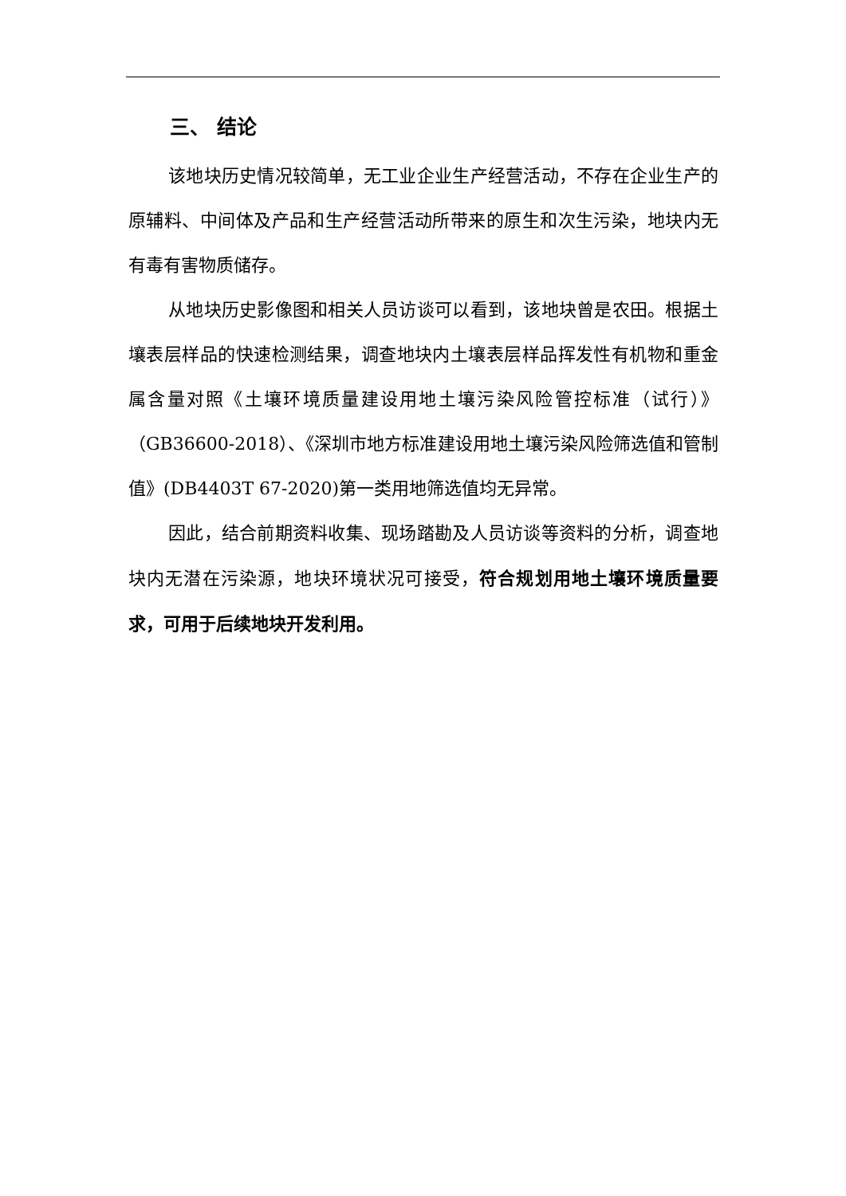三、 结论
该地块历史情况较简单，无工业企业生产经营活动，不存在企业生产的原辅料、中间体及产品和生产经营活动所带来的原生和次生污染，地块内无有毒有害物质储存。
从地块历史影像图和相关人员访谈可以看到，该地块曾是农田。根据土壤表层样品的快速检测结果，调查地块内土壤表层样品挥发性有机物和重金属含量对照《土壤环境质量建设用地土壤污染风险管控标准（试行）》（GB36600-2018）、《深圳市地方标准建设用地土壤污染风险筛选值和管制值》(DB4403T 67-2020)第一类用地筛选值均无异常。
因此，结合前期资料收集、现场踏勘及人员访谈等资料的分析，调查地块内无潜在污染源，地块环境状况可接受，符合规划用地土壤环境质量要求，可用于后续地块开发利用。